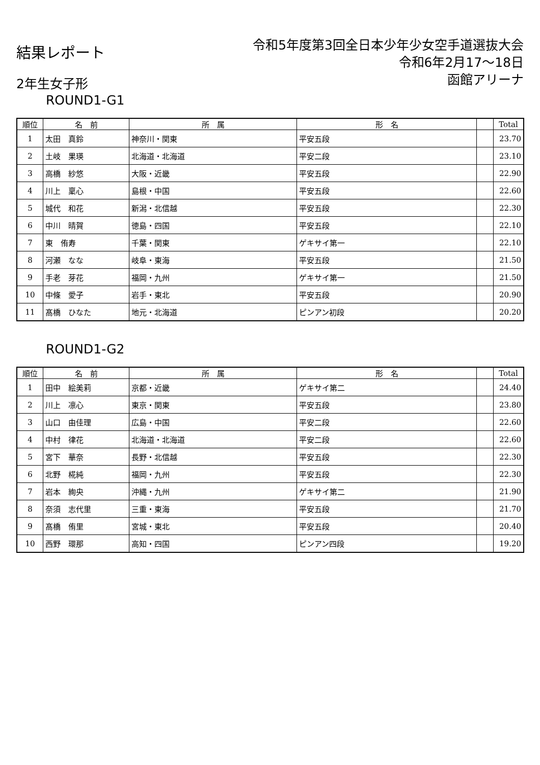結果レポート
令和5年度第3回全日本少年少女空手道選抜大会
令和6年2月17～18日
函館アリーナ
2年生女子形
ROUND1-G1
| 順位 | 名 前 | 所 属 | 形 名 | | Total |
| --- | --- | --- | --- | --- | --- |
| 1 | 太田 真鈴 | 神奈川・関東 | 平安五段 | | 23.70 |
| 2 | 土岐 果瑛 | 北海道・北海道 | 平安二段 | | 23.10 |
| 3 | 高橋 紗悠 | 大阪・近畿 | 平安五段 | | 22.90 |
| 4 | 川上 稟心 | 島根・中国 | 平安五段 | | 22.60 |
| 5 | 城代 和花 | 新潟・北信越 | 平安五段 | | 22.30 |
| 6 | 中川 晴賀 | 徳島・四国 | 平安五段 | | 22.10 |
| 7 | 東 侑寿 | 千葉・関東 | ゲキサイ第一 | | 22.10 |
| 8 | 河瀬 なな | 岐阜・東海 | 平安五段 | | 21.50 |
| 9 | 手老 芽花 | 福岡・九州 | ゲキサイ第一 | | 21.50 |
| 10 | 中條 愛子 | 岩手・東北 | 平安五段 | | 20.90 |
| 11 | 髙橋 ひなた | 地元・北海道 | ピンアン初段 | | 20.20 |
ROUND1-G2
| 順位 | 名 前 | 所 属 | 形 名 | | Total |
| --- | --- | --- | --- | --- | --- |
| 1 | 田中 絵美莉 | 京都・近畿 | ゲキサイ第二 | | 24.40 |
| 2 | 川上 凛心 | 東京・関東 | 平安五段 | | 23.80 |
| 3 | 山口 由佳理 | 広島・中国 | 平安二段 | | 22.60 |
| 4 | 中村 律花 | 北海道・北海道 | 平安二段 | | 22.60 |
| 5 | 宮下 華奈 | 長野・北信越 | 平安五段 | | 22.30 |
| 6 | 北野 椛純 | 福岡・九州 | 平安五段 | | 22.30 |
| 7 | 岩本 絢央 | 沖縄・九州 | ゲキサイ第二 | | 21.90 |
| 8 | 奈須 志代里 | 三重・東海 | 平安五段 | | 21.70 |
| 9 | 髙橋 侑里 | 宮城・東北 | 平安五段 | | 20.40 |
| 10 | 西野 環那 | 高知・四国 | ピンアン四段 | | 19.20 |